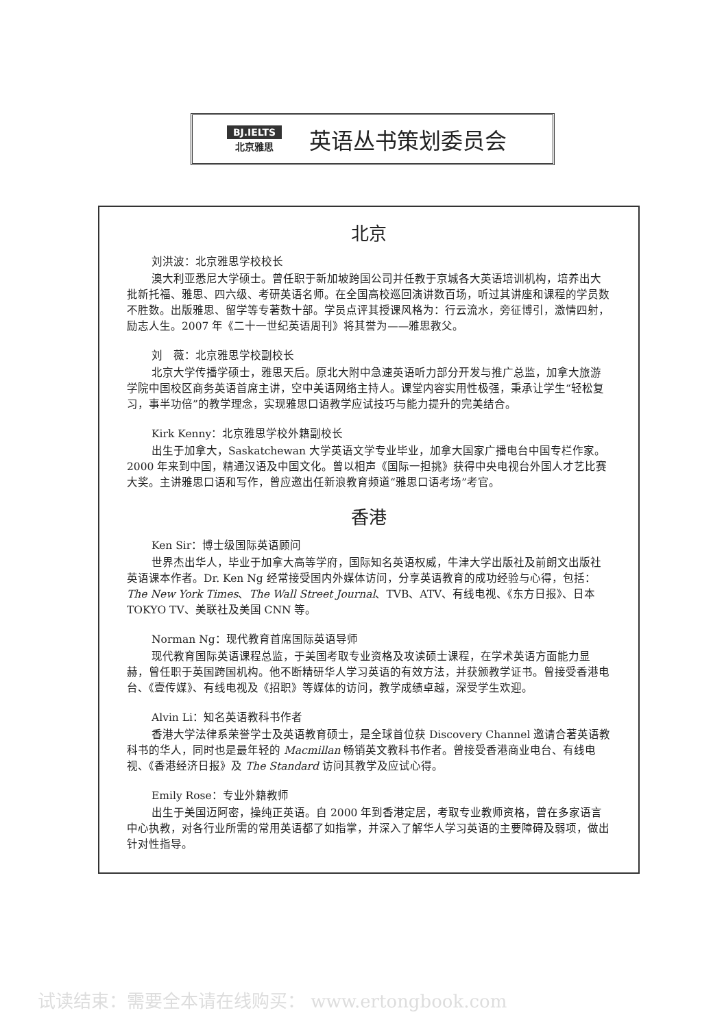BJ.IELTS
北京雅思
英语丛书策划委员会
北京
刘洪波：北京雅思学校校长
澳大利亚悉尼大学硕士。曾任职于新加坡跨国公司并任教于京城各大英语培训机构，培养出大批新托福、雅思、四六级、考研英语名师。在全国高校巡回演讲数百场，听过其讲座和课程的学员数不胜数。出版雅思、留学等专著数十部。学员点评其授课风格为：行云流水，旁征博引，激情四射，励志人生。2007 年《二十一世纪英语周刊》将其誉为——雅思教父。
刘　薇：北京雅思学校副校长
北京大学传播学硕士，雅思天后。原北大附中急速英语听力部分开发与推广总监，加拿大旅游学院中国校区商务英语首席主讲，空中美语网络主持人。课堂内容实用性极强，秉承让学生“轻松复习，事半功倍”的教学理念，实现雅思口语教学应试技巧与能力提升的完美结合。
Kirk Kenny：北京雅思学校外籍副校长
出生于加拿大，Saskatchewan 大学英语文学专业毕业，加拿大国家广播电台中国专栏作家。2000 年来到中国，精通汉语及中国文化。曾以相声《国际一担挑》获得中央电视台外国人才艺比赛大奖。主讲雅思口语和写作，曾应邀出任新浪教育频道“雅思口语考场”考官。
香港
Ken Sir：博士级国际英语顾问
世界杰出华人，毕业于加拿大高等学府，国际知名英语权威，牛津大学出版社及前朗文出版社英语课本作者。Dr. Ken Ng 经常接受国内外媒体访问，分享英语教育的成功经验与心得，包括：The New York Times、The Wall Street Journal、TVB、ATV、有线电视、《东方日报》、日本 TOKYO TV、美联社及美国 CNN 等。
Norman Ng：现代教育首席国际英语导师
现代教育国际英语课程总监，于美国考取专业资格及攻读硕士课程，在学术英语方面能力显赫，曾任职于英国跨国机构。他不断精研华人学习英语的有效方法，并获颁教学证书。曾接受香港电台、《壹传媒》、有线电视及《招职》等媒体的访问，教学成绩卓越，深受学生欢迎。
Alvin Li：知名英语教科书作者
香港大学法律系荣誉学士及英语教育硕士，是全球首位获 Discovery Channel 邀请合著英语教科书的华人，同时也是最年轻的 Macmillan 畅销英文教科书作者。曾接受香港商业电台、有线电视、《香港经济日报》及 The Standard 访问其教学及应试心得。
Emily Rose：专业外籍教师
出生于美国迈阿密，操纯正英语。自 2000 年到香港定居，考取专业教师资格，曾在多家语言中心执教，对各行业所需的常用英语都了如指掌，并深入了解华人学习英语的主要障碍及弱项，做出针对性指导。
试读结束：需要全本请在线购买： www.ertongbook.com